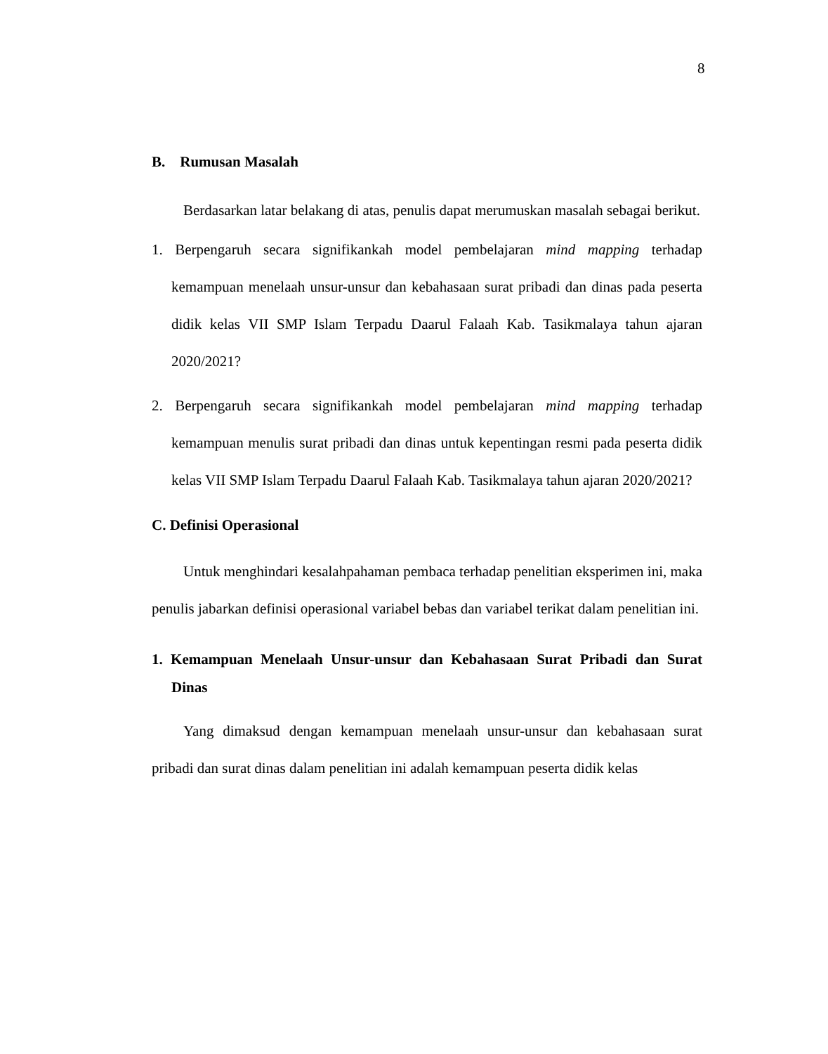8
B. Rumusan Masalah
Berdasarkan latar belakang di atas, penulis dapat merumuskan masalah sebagai berikut.
1. Berpengaruh secara signifikankah model pembelajaran mind mapping terhadap kemampuan menelaah unsur-unsur dan kebahasaan surat pribadi dan dinas pada peserta didik kelas VII SMP Islam Terpadu Daarul Falaah Kab. Tasikmalaya tahun ajaran 2020/2021?
2. Berpengaruh secara signifikankah model pembelajaran mind mapping terhadap kemampuan menulis surat pribadi dan dinas untuk kepentingan resmi pada peserta didik kelas VII SMP Islam Terpadu Daarul Falaah Kab. Tasikmalaya tahun ajaran 2020/2021?
C. Definisi Operasional
Untuk menghindari kesalahpahaman pembaca terhadap penelitian eksperimen ini, maka penulis jabarkan definisi operasional variabel bebas dan variabel terikat dalam penelitian ini.
1. Kemampuan Menelaah Unsur-unsur dan Kebahasaan Surat Pribadi dan Surat Dinas
Yang dimaksud dengan kemampuan menelaah unsur-unsur dan kebahasaan surat pribadi dan surat dinas dalam penelitian ini adalah kemampuan peserta didik kelas